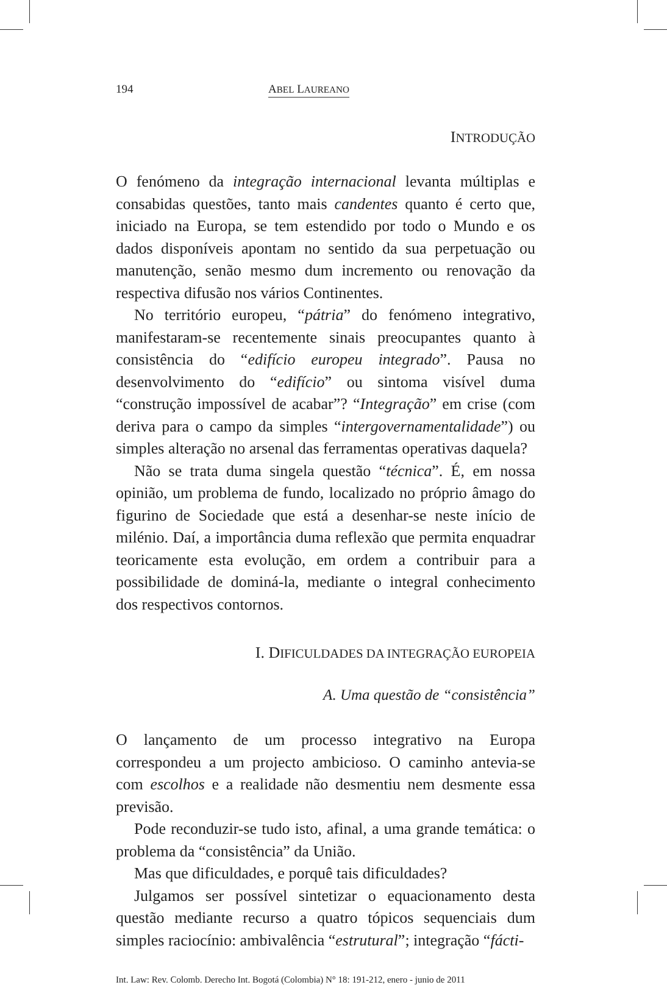194 ABEL LAUREANO
INTRODUÇÃO
O fenómeno da integração internacional levanta múltiplas e consabidas questões, tanto mais candentes quanto é certo que, iniciado na Europa, se tem estendido por todo o Mundo e os dados disponíveis apontam no sentido da sua perpetuação ou manutenção, senão mesmo dum incremento ou renovação da respectiva difusão nos vários Continentes.
No território europeu, “pátria” do fenómeno integrativo, manifestaram-se recentemente sinais preocupantes quanto à consistência do “edifício europeu integrado”. Pausa no desenvolvimento do “edifício” ou sintoma visível duma “construção impossível de acabar”? “Integração” em crise (com deriva para o campo da simples “intergovernamentalidade”) ou simples alteração no arsenal das ferramentas operativas daquela?
Não se trata duma singela questão “técnica”. É, em nossa opinião, um problema de fundo, localizado no próprio âmago do figurino de Sociedade que está a desenhar-se neste início de milénio. Daí, a importância duma reflexão que permita enquadrar teoricamente esta evolução, em ordem a contribuir para a possibilidade de dominá-la, mediante o integral conhecimento dos respectivos contornos.
I. DIFICULDADES DA INTEGRAÇÃO EUROPEIA
A. Uma questão de “consistência”
O lançamento de um processo integrativo na Europa correspondeu a um projecto ambicioso. O caminho antevia-se com escolhos e a realidade não desmentiu nem desmente essa previsão.
Pode reconduzir-se tudo isto, afinal, a uma grande temática: o problema da “consistência” da União.
Mas que dificuldades, e porquê tais dificuldades?
Julgamos ser possível sintetizar o equacionamento desta questão mediante recurso a quatro tópicos sequenciais dum simples raciocínio: ambivalência “estrutural”; integração “fácti-
Int. Law: Rev. Colomb. Derecho Int. Bogotá (Colombia) N° 18: 191-212, enero - junio de 2011